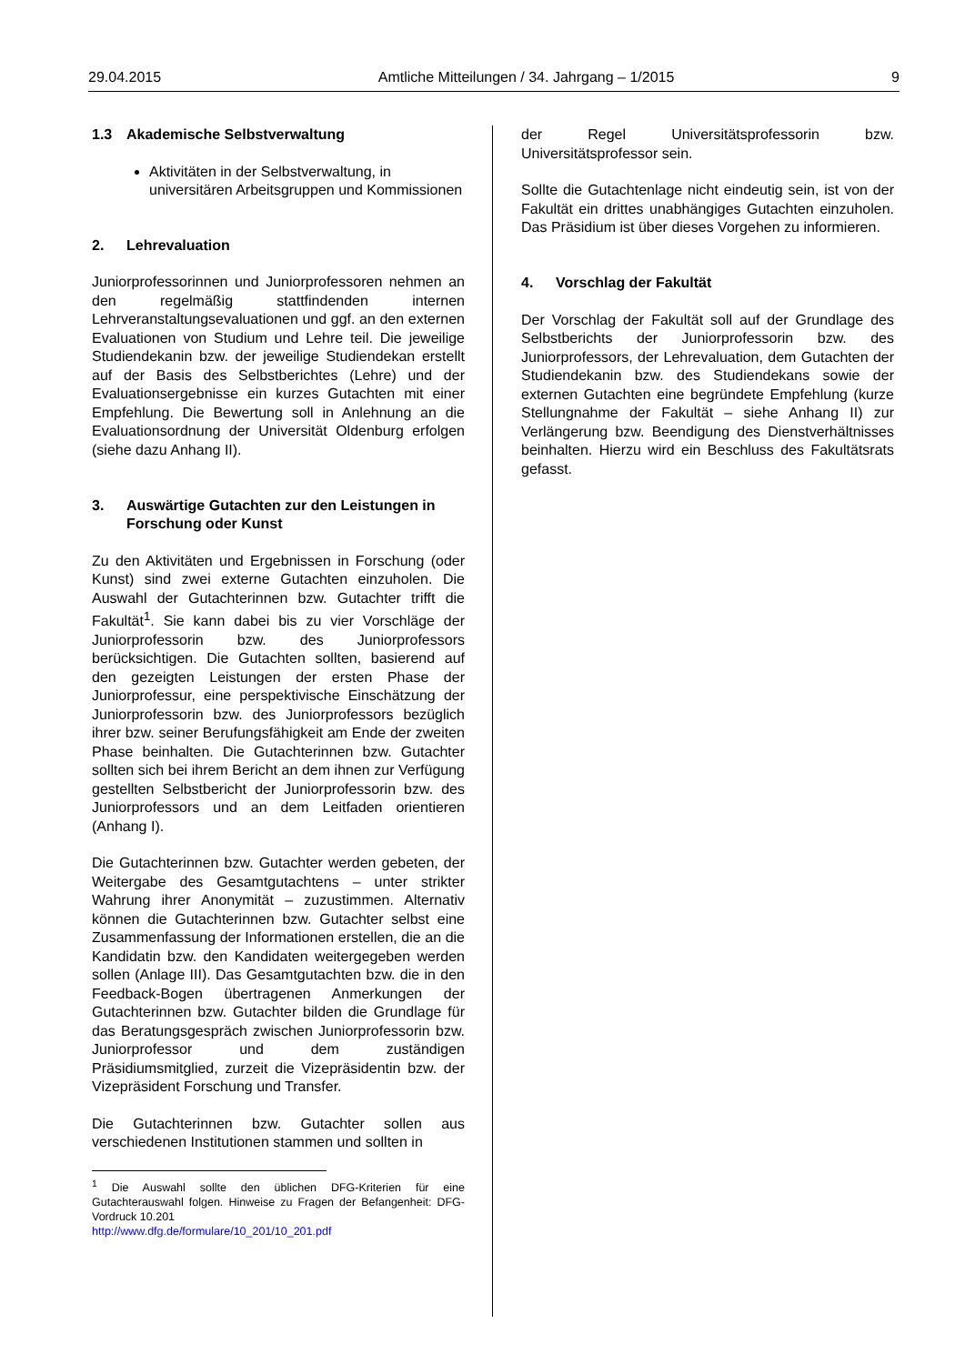29.04.2015 Amtliche Mitteilungen / 34. Jahrgang – 1/2015 9
1.3 Akademische Selbstverwaltung
Aktivitäten in der Selbstverwaltung, in universitären Arbeitsgruppen und Kommissionen
2. Lehrevaluation
Juniorprofessorinnen und Juniorprofessoren nehmen an den regelmäßig stattfindenden internen Lehrveranstaltungsevaluationen und ggf. an den externen Evaluationen von Studium und Lehre teil. Die jeweilige Studiendekanin bzw. der jeweilige Studiendekan erstellt auf der Basis des Selbstberichtes (Lehre) und der Evaluationsergebnisse ein kurzes Gutachten mit einer Empfehlung. Die Bewertung soll in Anlehnung an die Evaluationsordnung der Universität Oldenburg erfolgen (siehe dazu Anhang II).
3. Auswärtige Gutachten zur den Leistungen in Forschung oder Kunst
Zu den Aktivitäten und Ergebnissen in Forschung (oder Kunst) sind zwei externe Gutachten einzuholen. Die Auswahl der Gutachterinnen bzw. Gutachter trifft die Fakultät<sup>1</sup>. Sie kann dabei bis zu vier Vorschläge der Juniorprofessorin bzw. des Juniorprofessors berücksichtigen. Die Gutachten sollten, basierend auf den gezeigten Leistungen der ersten Phase der Juniorprofessur, eine perspektivische Einschätzung der Juniorprofessorin bzw. des Juniorprofessors bezüglich ihrer bzw. seiner Berufungsfähigkeit am Ende der zweiten Phase beinhalten. Die Gutachterinnen bzw. Gutachter sollten sich bei ihrem Bericht an dem ihnen zur Verfügung gestellten Selbstbericht der Juniorprofessorin bzw. des Juniorprofessors und an dem Leitfaden orientieren (Anhang I).
Die Gutachterinnen bzw. Gutachter werden gebeten, der Weitergabe des Gesamtgutachtens – unter strikter Wahrung ihrer Anonymität – zuzustimmen. Alternativ können die Gutachterinnen bzw. Gutachter selbst eine Zusammenfassung der Informationen erstellen, die an die Kandidatin bzw. den Kandidaten weitergegeben werden sollen (Anlage III). Das Gesamtgutachten bzw. die in den Feedback-Bogen übertragenen Anmerkungen der Gutachterinnen bzw. Gutachter bilden die Grundlage für das Beratungsgespräch zwischen Juniorprofessorin bzw. Juniorprofessor und dem zuständigen Präsidiumsmitglied, zurzeit die Vizepräsidentin bzw. der Vizepräsident Forschung und Transfer.
Die Gutachterinnen bzw. Gutachter sollen aus verschiedenen Institutionen stammen und sollten in
<sup>1</sup> Die Auswahl sollte den üblichen DFG-Kriterien für eine Gutachterauswahl folgen. Hinweise zu Fragen der Befangenheit: DFG-Vordruck 10.201
http://www.dfg.de/formulare/10_201/10_201.pdf
der Regel Universitätsprofessorin bzw. Universitätsprofessor sein.
Sollte die Gutachtenlage nicht eindeutig sein, ist von der Fakultät ein drittes unabhängiges Gutachten einzuholen. Das Präsidium ist über dieses Vorgehen zu informieren.
4. Vorschlag der Fakultät
Der Vorschlag der Fakultät soll auf der Grundlage des Selbstberichts der Juniorprofessorin bzw. des Juniorprofessors, der Lehrevaluation, dem Gutachten der Studiendekanin bzw. des Studiendekans sowie der externen Gutachten eine begründete Empfehlung (kurze Stellungnahme der Fakultät – siehe Anhang II) zur Verlängerung bzw. Beendigung des Dienstverhältnisses beinhalten. Hierzu wird ein Beschluss des Fakultätsrats gefasst.